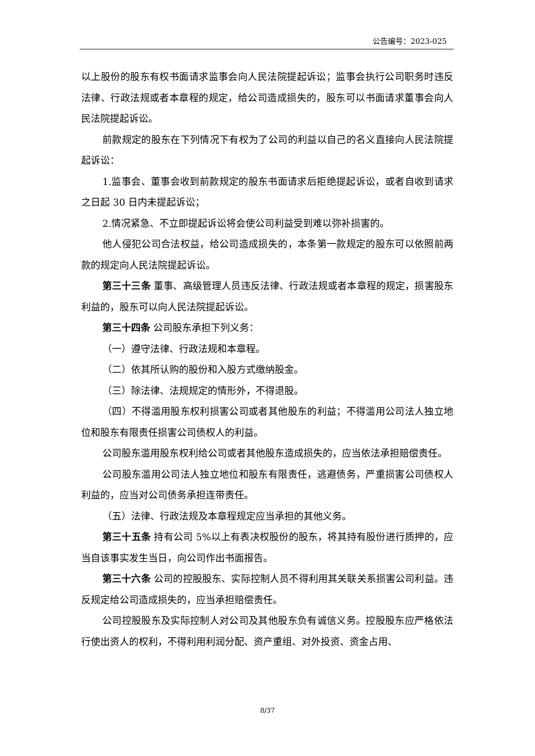公告编号：2023-025
以上股份的股东有权书面请求监事会向人民法院提起诉讼；监事会执行公司职务时违反法律、行政法规或者本章程的规定，给公司造成损失的，股东可以书面请求董事会向人民法院提起诉讼。
前款规定的股东在下列情况下有权为了公司的利益以自己的名义直接向人民法院提起诉讼：
1.监事会、董事会收到前款规定的股东书面请求后拒绝提起诉讼，或者自收到请求之日起 30 日内未提起诉讼；
2.情况紧急、不立即提起诉讼将会使公司利益受到难以弥补损害的。
他人侵犯公司合法权益，给公司造成损失的，本条第一款规定的股东可以依照前两款的规定向人民法院提起诉讼。
第三十三条 董事、高级管理人员违反法律、行政法规或者本章程的规定，损害股东利益的，股东可以向人民法院提起诉讼。
第三十四条 公司股东承担下列义务：
（一）遵守法律、行政法规和本章程。
（二）依其所认购的股份和入股方式缴纳股金。
（三）除法律、法规规定的情形外，不得退股。
（四）不得滥用股东权利损害公司或者其他股东的利益；不得滥用公司法人独立地位和股东有限责任损害公司债权人的利益。
公司股东滥用股东权利给公司或者其他股东造成损失的，应当依法承担赔偿责任。
公司股东滥用公司法人独立地位和股东有限责任，逃避债务，严重损害公司债权人利益的，应当对公司债务承担连带责任。
（五）法律、行政法规及本章程规定应当承担的其他义务。
第三十五条 持有公司 5%以上有表决权股份的股东，将其持有股份进行质押的，应当自该事实发生当日，向公司作出书面报告。
第三十六条 公司的控股股东、实际控制人员不得利用其关联关系损害公司利益。违反规定给公司造成损失的，应当承担赔偿责任。
公司控股股东及实际控制人对公司及其他股东负有诚信义务。控股股东应严格依法行使出资人的权利，不得利用利润分配、资产重组、对外投资、资金占用、
8/37